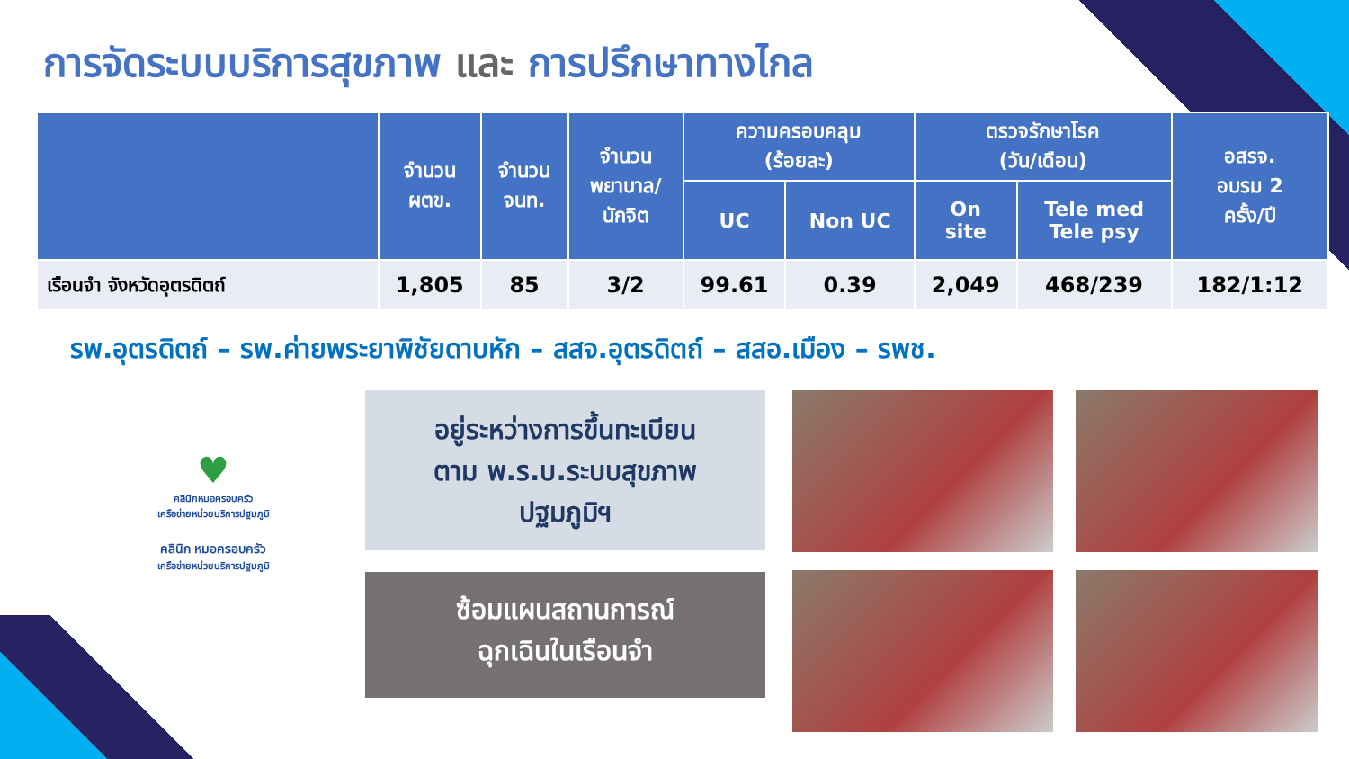การจัดระบบบริการสุขภาพ และ การปรึกษาทางไกล
| | จำนวน ผตข. | จำนวน จนท. | จำนวน พยาบาล/ นักจิต | ความครอบคลุม (ร้อยละ) | | ตรวจรักษาโรค (วัน/เดือน) | | อสรจ. อบรม 2 ครั้ง/ปี |
| --- | --- | --- | --- | --- | --- | --- | --- | --- |
| | | | | UC | Non UC | On site | Tele med Tele psy | |
| เรือนจำ จังหวัดอุตรดิตถ์ | 1,805 | 85 | 3/2 | 99.61 | 0.39 | 2,049 | 468/239 | 182/1:12 |
รพ.อุตรดิตถ์ – รพ.ค่ายพระยาพิชัยดาบหัก – สสจ.อุตรดิตถ์ – สสอ.เมือง – รพช.
♥
คลินิกหมอครอบครัว
เครือข่ายหน่วยบริการปฐมภูมิ
คลินิก หมอครอบครัว
เครือข่ายหน่วยบริการปฐมภูมิ
อยู่ระหว่างการขึ้นทะเบียน
ตาม พ.ร.บ.ระบบสุขภาพ
ปฐมภูมิฯ
ซ้อมแผนสถานการณ์
ฉุกเฉินในเรือนจำ